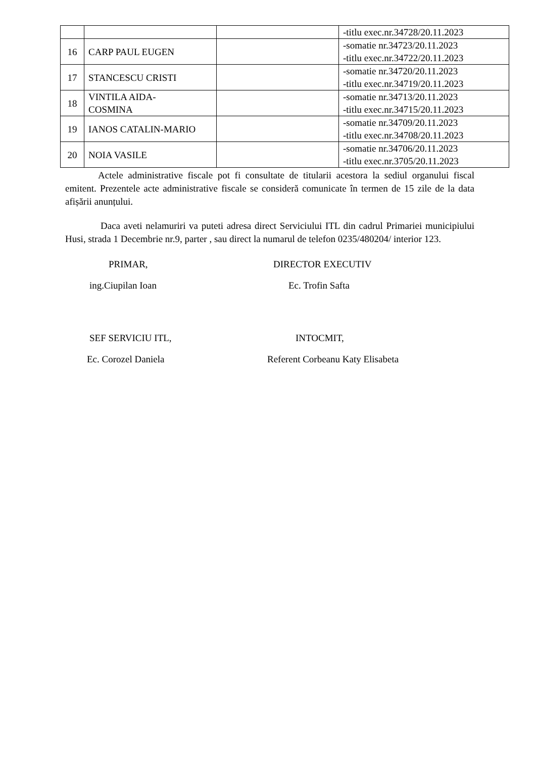| | | | -titlu exec.nr.34728/20.11.2023 |
| 16 | CARP PAUL EUGEN | | -somatie nr.34723/20.11.2023 -titlu exec.nr.34722/20.11.2023 |
| 17 | STANCESCU CRISTI | | -somatie nr.34720/20.11.2023 -titlu exec.nr.34719/20.11.2023 |
| 18 | VINTILA AIDA- COSMINA | | -somatie nr.34713/20.11.2023 -titlu exec.nr.34715/20.11.2023 |
| 19 | IANOS CATALIN-MARIO | | -somatie nr.34709/20.11.2023 -titlu exec.nr.34708/20.11.2023 |
| 20 | NOIA VASILE | | -somatie nr.34706/20.11.2023 -titlu exec.nr.3705/20.11.2023 |
Actele administrative fiscale pot fi consultate de titularii acestora la sediul organului fiscal emitent. Prezentele acte administrative fiscale se consideră comunicate în termen de 15 zile de la data afișării anunțului.
Daca aveti nelamuriri va puteti adresa direct Serviciului ITL din cadrul Primariei municipiului Husi, strada 1 Decembrie nr.9, parter , sau direct la numarul de telefon 0235/480204/ interior 123.
PRIMAR, DIRECTOR EXECUTIV
ing.Ciupilan Ioan Ec. Trofin Safta
SEF SERVICIU ITL, INTOCMIT,
Ec. Corozel Daniela Referent Corbeanu Katy Elisabeta